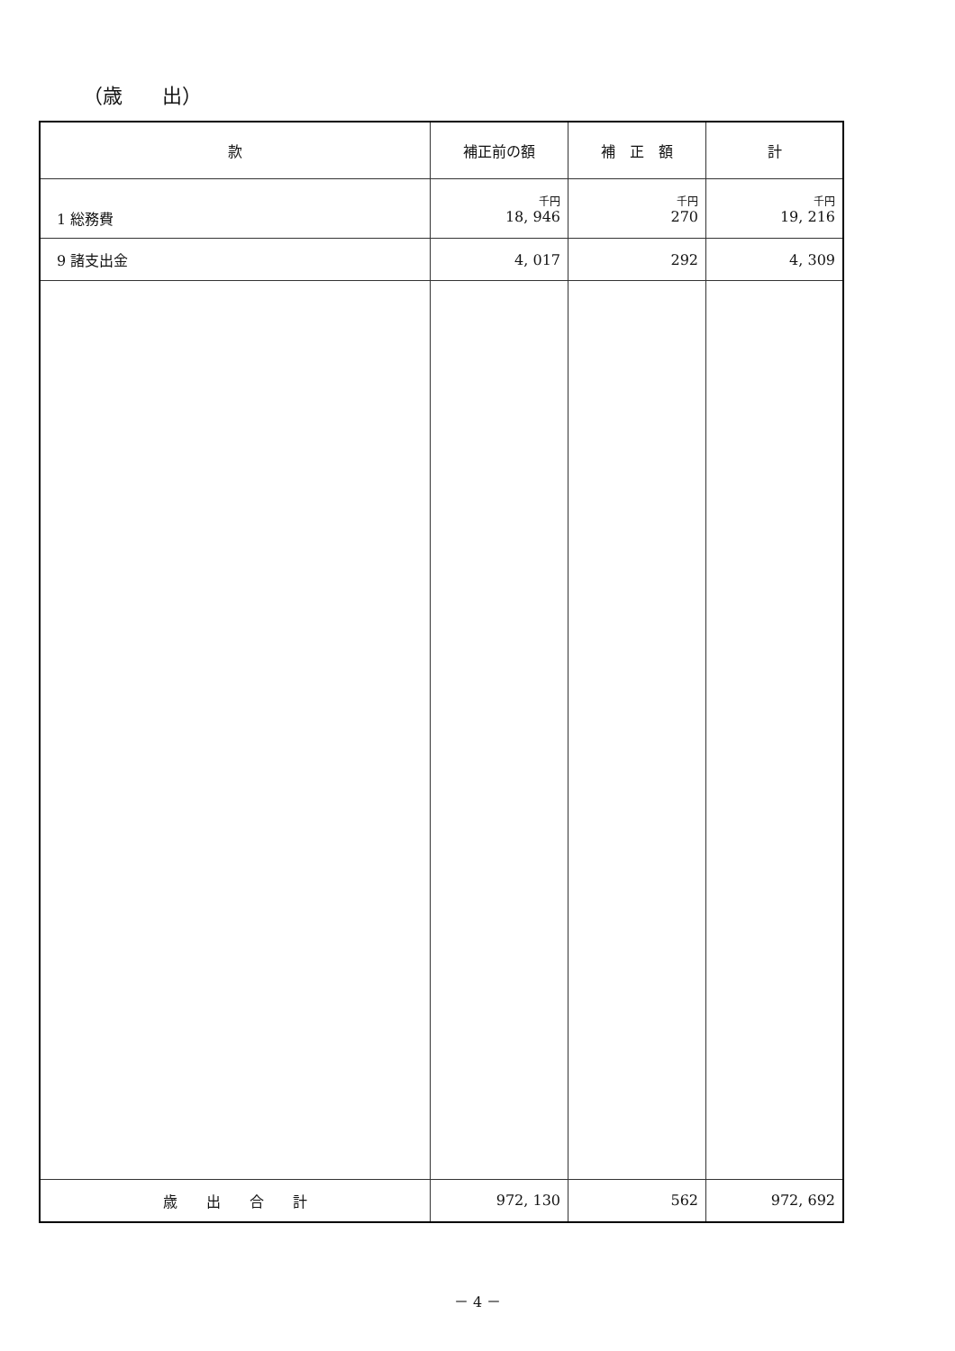（歳　　出）
| 款 | 補正前の額 | 補 正 額 | 計 |
| --- | --- | --- | --- |
| 1 総務費 | 千円 18, 946 | 千円 270 | 千円 19, 216 |
| 9 諸支出金 | 4, 017 | 292 | 4, 309 |
| 歳 出 合 計 | 972, 130 | 562 | 972, 692 |
－ 4 －